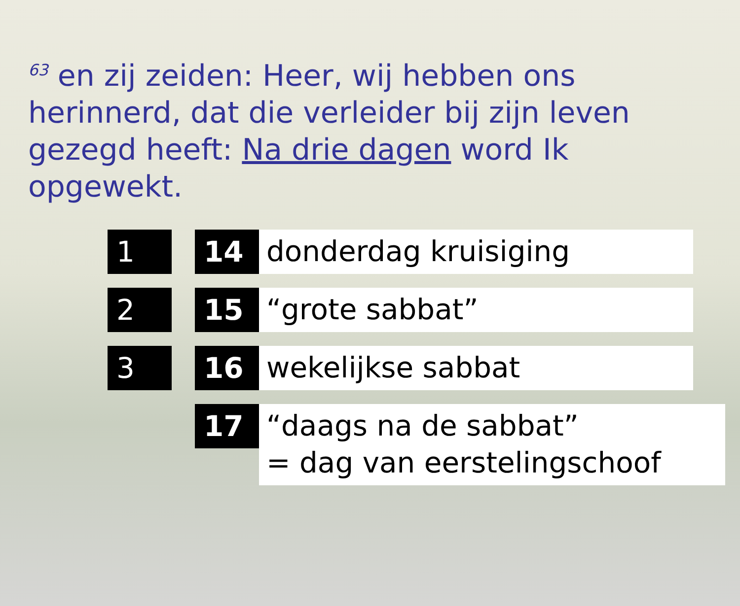<sup>63</sup> en zij zeiden: Heer, wij hebben ons herinnerd, dat die verleider bij zijn leven gezegd heeft: Na drie dagen word Ik opgewekt.
1 14
donderdag kruisiging
2 15
“grote sabbat”
3 16
wekelijkse sabbat
17
“daags na de sabbat”
= dag van eerstelingschoof